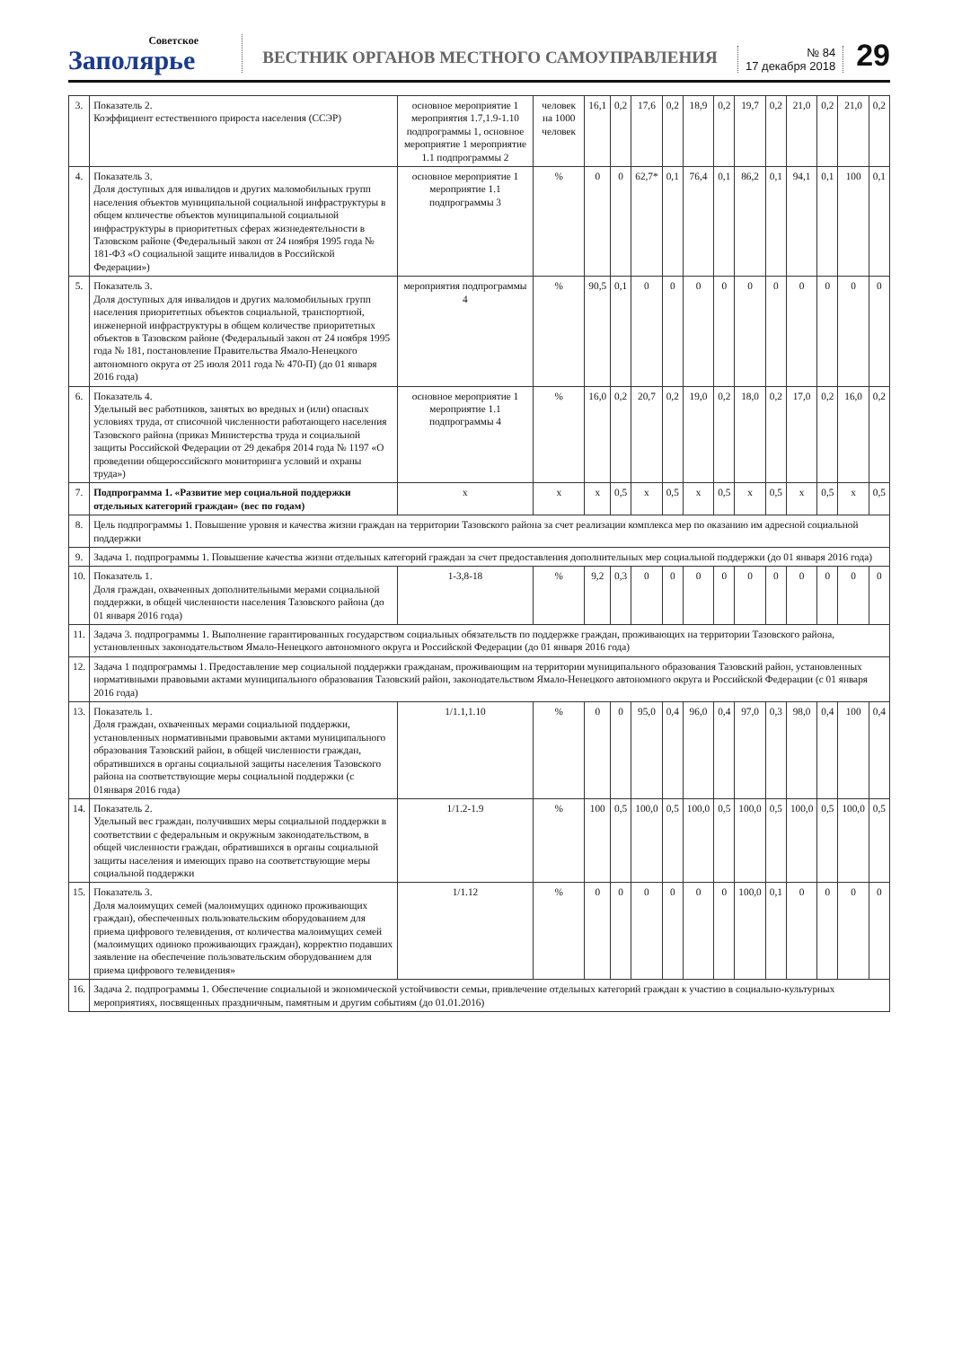Советское
Заполярье
ВЕСТНИК ОРГАНОВ МЕСТНОГО САМОУПРАВЛЕНИЯ
№ 84
17 декабря 2018
29
| 3. | Показатель 2. Коэффициент естественного прироста населения (ССЭР) | | основное мероприятие 1 мероприятия 1.7,1.9-1.10 подпрограммы 1, основное мероприятие 1 мероприятие 1.1 подпрограммы 2 | человек на 1000 человек | 16,1 | 0,2 | 17,6 | 0,2 | 18,9 | 0,2 | 19,7 | 0,2 | 21,0 | 0,2 | 21,0 | 0,2 |
| 4. | Показатель 3. Доля доступных для инвалидов и других маломобильных групп населения объектов муниципальной социальной инфраструктуры в общем количестве объектов муниципальной социальной инфраструктуры в приоритетных сферах жизнедеятельности в Тазовском районе (Федеральный закон от 24 ноября 1995 года № 181-ФЗ «О социальной защите инвалидов в Российской Федерации») | | основное мероприятие 1 мероприятие 1.1 подпрограммы 3 | % | 0 | 0 | 62,7* | 0,1 | 76,4 | 0,1 | 86,2 | 0,1 | 94,1 | 0,1 | 100 | 0,1 |
| 5. | Показатель 3. Доля доступных для инвалидов и других маломобильных групп населения приоритетных объектов социальной, транспортной, инженерной инфраструктуры в общем количестве приоритетных объектов в Тазовском районе (Федеральный закон от 24 ноября 1995 года № 181, постановление Правительства Ямало-Ненецкого автономного округа от 25 июля 2011 года № 470-П) (до 01 января 2016 года) | | мероприятия подпрограммы 4 | % | 90,5 | 0,1 | 0 | 0 | 0 | 0 | 0 | 0 | 0 | 0 | 0 | 0 |
| 6. | Показатель 4. Удельный вес работников, занятых во вредных и (или) опасных условиях труда, от списочной численности работающего населения Тазовского района (приказ Министерства труда и социальной защиты Российской Федерации от 29 декабря 2014 года № 1197 «О проведении общероссийского мониторинга условий и охраны труда») | | основное мероприятие 1 мероприятие 1.1 подпрограммы 4 | % | 16,0 | 0,2 | 20,7 | 0,2 | 19,0 | 0,2 | 18,0 | 0,2 | 17,0 | 0,2 | 16,0 | 0,2 |
| 7. | Подпрограмма 1. «Развитие мер социальной поддержки отдельных категорий граждан» (вес по годам) | | х | х | х | 0,5 | х | 0,5 | х | 0,5 | х | 0,5 | х | 0,5 | х | 0,5 |
| 8. | Цель подпрограммы 1. Повышение уровня и качества жизни граждан на территории Тазовского района за счет реализации комплекса мер по оказанию им адресной социальной поддержки | | | | | | | | | | | | | | | |
| 9. | Задача 1. подпрограммы 1. Повышение качества жизни отдельных категорий граждан за счет предоставления дополнительных мер социальной поддержки (до 01 января 2016 года) | | | | | | | | | | | | | | | |
| 10. | Показатель 1. Доля граждан, охваченных дополнительными мерами социальной поддержки, в общей численности населения Тазовского района (до 01 января 2016 года) | 1-3,8-18 | | % | 9,2 | 0,3 | 0 | 0 | 0 | 0 | 0 | 0 | 0 | 0 | 0 | 0 |
| 11. | Задача 3. подпрограммы 1. Выполнение гарантированных государством социальных обязательств по поддержке граждан, проживающих на территории Тазовского района, установленных законодательством Ямало-Ненецкого автономного округа и Российской Федерации (до 01 января 2016 года) | | | | | | | | | | | | | | | |
| 12. | Задача 1 подпрограммы 1. Предоставление мер социальной поддержки гражданам, проживающим на территории муниципального образования Тазовский район, установленных нормативными правовыми актами муниципального образования Тазовский район, законодательством Ямало-Ненецкого автономного округа и Российской Федерации (с 01 января 2016 года) | | | | | | | | | | | | | | | |
| 13. | Показатель 1. Доля граждан, охваченных мерами социальной поддержки, установленных нормативными правовыми актами муниципального образования Тазовский район, в общей численности граждан, обратившихся в органы социальной защиты населения Тазовского района на соответствующие меры социальной поддержки (с 01января 2016 года) | 1/1.1,1.10 | | % | 0 | 0 | 95,0 | 0,4 | 96,0 | 0,4 | 97,0 | 0,3 | 98,0 | 0,4 | 100 | 0,4 |
| 14. | Показатель 2. Удельный вес граждан, получивших меры социальной поддержки в соответствии с федеральным и окружным законодательством, в общей численности граждан, обратившихся в органы социальной защиты населения и имеющих право на соответствующие меры социальной поддержки | 1/1.2-1.9 | | % | 100 | 0,5 | 100,0 | 0,5 | 100,0 | 0,5 | 100,0 | 0,5 | 100,0 | 0,5 | 100,0 | 0,5 |
| 15. | Показатель 3. Доля малоимущих семей (малоимущих одиноко проживающих граждан), обеспеченных пользовательским оборудованием для приема цифрового телевидения, от количества малоимущих семей (малоимущих одиноко проживающих граждан), корректно подавших заявление на обеспечение пользовательским оборудованием для приема цифрового телевидения» | 1/1.12 | | % | 0 | 0 | 0 | 0 | 0 | 0 | 100,0 | 0,1 | 0 | 0 | 0 | 0 |
| 16. | Задача 2. подпрограммы 1. Обеспечение социальной и экономической устойчивости семьи, привлечение отдельных категорий граждан к участию в социально-культурных мероприятиях, посвященных праздничным, памятным и другим событиям (до 01.01.2016) | | | | | | | | | | | | | | | |